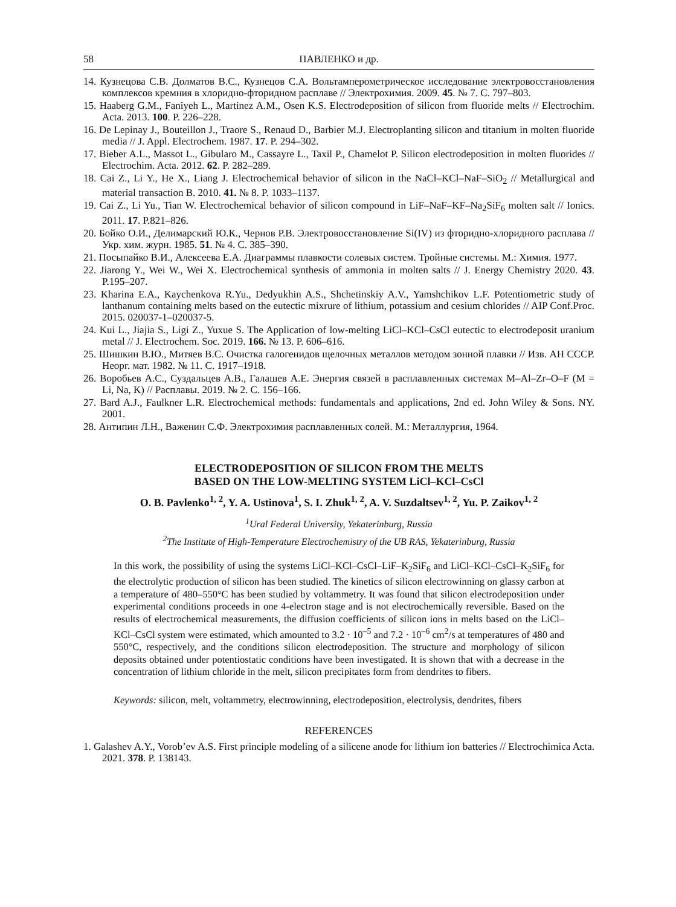58 ПАВЛЕНКО и др.
14. Кузнецова С.В. Долматов В.С., Кузнецов С.А. Вольтамперометрическое исследование электровосстановления комплексов кремния в хлоридно-фторидном расплаве // Электрохимия. 2009. 45. № 7. С. 797–803.
15. Haaberg G.M., Faniyeh L., Martinez A.M., Osen K.S. Electrodeposition of silicon from fluoride melts // Electrochim. Acta. 2013. 100. P. 226–228.
16. De Lepinay J., Bouteillon J., Traore S., Renaud D., Barbier M.J. Electroplanting silicon and titanium in molten fluoride media // J. Appl. Electrochem. 1987. 17. P. 294–302.
17. Bieber A.L., Massot L., Gibularo M., Cassayre L., Taxil P., Chamelot P. Silicon electrodeposition in molten fluorides // Electrochim. Acta. 2012. 62. P. 282–289.
18. Cai Z., Li Y., He X., Liang J. Electrochemical behavior of silicon in the NaCl–KCl–NaF–SiO<sub>2</sub> // Metallurgical and material transaction B. 2010. 41. № 8. P. 1033–1137.
19. Cai Z., Li Yu., Tian W. Electrochemical behavior of silicon compound in LiF–NaF–KF–Na<sub>2</sub>SiF<sub>6</sub> molten salt // Ionics. 2011. 17. P.821–826.
20. Бойко О.И., Делимарский Ю.К., Чернов Р.В. Электровосстановление Si(IV) из фторидно-хлоридного расплава // Укр. хим. журн. 1985. 51. № 4. С. 385–390.
21. Посыпайко В.И., Алексеева Е.А. Диаграммы плавкости солевых систем. Тройные системы. М.: Химия. 1977.
22. Jiarong Y., Wei W., Wei X. Electrochemical synthesis of ammonia in molten salts // J. Energy Chemistry 2020. 43. P.195–207.
23. Kharina E.A., Kaychenkova R.Yu., Dedyukhin A.S., Shchetinskiy A.V., Yamshchikov L.F. Potentiometric study of lanthanum containing melts based on the eutectic mixrure of lithium, potassium and cesium chlorides // AIP Conf.Proc. 2015. 020037-1–020037-5.
24. Kui L., Jiajia S., Ligi Z., Yuxue S. The Application of low-melting LiCl–KCl–CsCl eutectic to electrodeposit uranium metal // J. Electrochem. Soc. 2019. 166. № 13. P. 606–616.
25. Шишкин В.Ю., Митяев В.С. Очистка галогенидов щелочных металлов методом зонной плавки // Изв. АН СССР. Неорг. мат. 1982. № 11. С. 1917–1918.
26. Воробьев А.С., Суздальцев А.В., Галашев А.Е. Энергия связей в расплавленных системах M–Al–Zr–O–F (M = Li, Na, K) // Расплавы. 2019. № 2. С. 156–166.
27. Bard A.J., Faulkner L.R. Electrochemical methods: fundamentals and applications, 2nd ed. John Wiley & Sons. NY. 2001.
28. Антипин Л.Н., Важенин С.Ф. Электрохимия расплавленных солей. М.: Металлургия, 1964.
ELECTRODEPOSITION OF SILICON FROM THE MELTS
BASED ON THE LOW-MELTING SYSTEM LiCl–KCl–CsCl
O. B. Pavlenko<sup>1, 2</sup>, Y. A. Ustinova<sup>1</sup>, S. I. Zhuk<sup>1, 2</sup>, A. V. Suzdaltsev<sup>1, 2</sup>, Yu. P. Zaikov<sup>1, 2</sup>
<sup>1</sup> Ural Federal University, Yekaterinburg, Russia
<sup>2</sup> The Institute of High-Temperature Electrochemistry of the UB RAS, Yekaterinburg, Russia
In this work, the possibility of using the systems LiCl–KCl–CsCl–LiF–K<sub>2</sub>SiF<sub>6</sub> and LiCl–KCl–CsCl–K<sub>2</sub>SiF<sub>6</sub> for the electrolytic production of silicon has been studied. The kinetics of silicon electrowinning on glassy carbon at a temperature of 480–550°C has been studied by voltammetry. It was found that silicon electrodeposition under experimental conditions proceeds in one 4-electron stage and is not electrochemically reversible. Based on the results of electrochemical measurements, the diffusion coefficients of silicon ions in melts based on the LiCl–KCl–CsCl system were estimated, which amounted to 3.2 · 10<sup>–5</sup> and 7.2 · 10<sup>–6</sup> cm<sup>2</sup>/s at temperatures of 480 and 550°C, respectively, and the conditions silicon electrodeposition. The structure and morphology of silicon deposits obtained under potentiostatic conditions have been investigated. It is shown that with a decrease in the concentration of lithium chloride in the melt, silicon precipitates form from dendrites to fibers.
Keywords: silicon, melt, voltammetry, electrowinning, electrodeposition, electrolysis, dendrites, fibers
REFERENCES
1. Galashev A.Y., Vorob’ev A.S. First principle modeling of a silicene anode for lithium ion batteries // Electrochimica Acta. 2021. 378. P. 138143.